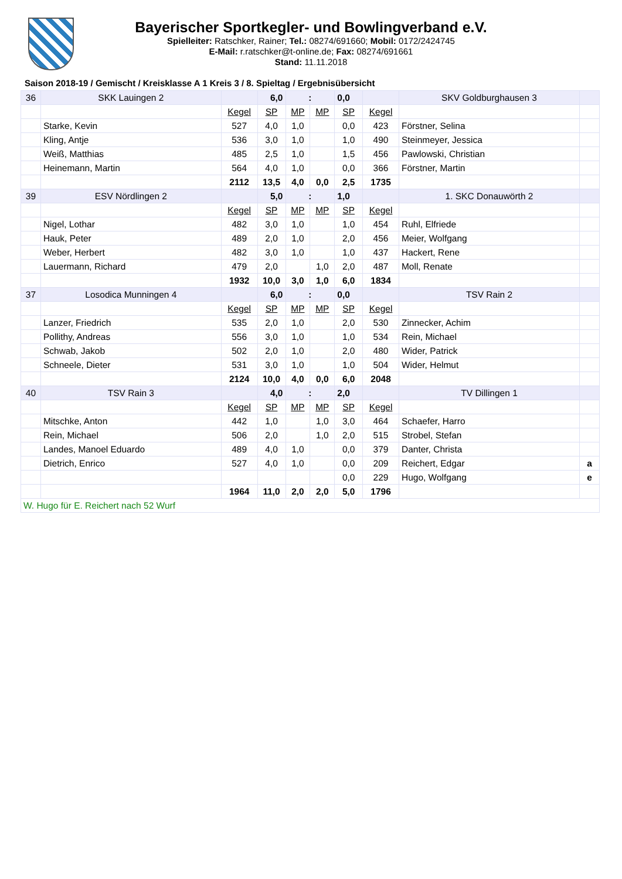Bayerischer Sportkegler- und Bowlingverband e.V.
Spielleiter: Ratschker, Rainer; Tel.: 08274/691660; Mobil: 0172/2424745
E-Mail: r.ratschker@t-online.de; Fax: 08274/691661
Stand: 11.11.2018
Saison 2018-19 / Gemischt / Kreisklasse A 1 Kreis 3 / 8. Spieltag / Ergebnisübersicht
| 36 | SKK Lauingen 2 | | 6,0 | : | | 0,0 | | SKV Goldburghausen 3 | |
| | | Kegel | SP | MP | MP | SP | Kegel | | |
| | Starke, Kevin | 527 | 4,0 | 1,0 | | 0,0 | 423 | Förstner, Selina | |
| | Kling, Antje | 536 | 3,0 | 1,0 | | 1,0 | 490 | Steinmeyer, Jessica | |
| | Weiß, Matthias | 485 | 2,5 | 1,0 | | 1,5 | 456 | Pawlowski, Christian | |
| | Heinemann, Martin | 564 | 4,0 | 1,0 | | 0,0 | 366 | Förstner, Martin | |
| | | 2112 | 13,5 | 4,0 | 0,0 | 2,5 | 1735 | | |
| 39 | ESV Nördlingen 2 | | 5,0 | : | | 1,0 | | 1. SKC Donauwörth 2 | |
| | | Kegel | SP | MP | MP | SP | Kegel | | |
| | Nigel, Lothar | 482 | 3,0 | 1,0 | | 1,0 | 454 | Ruhl, Elfriede | |
| | Hauk, Peter | 489 | 2,0 | 1,0 | | 2,0 | 456 | Meier, Wolfgang | |
| | Weber, Herbert | 482 | 3,0 | 1,0 | | 1,0 | 437 | Hackert, Rene | |
| | Lauermann, Richard | 479 | 2,0 | | 1,0 | 2,0 | 487 | Moll, Renate | |
| | | 1932 | 10,0 | 3,0 | 1,0 | 6,0 | 1834 | | |
| 37 | Losodica Munningen 4 | | 6,0 | : | | 0,0 | | TSV Rain 2 | |
| | | Kegel | SP | MP | MP | SP | Kegel | | |
| | Lanzer, Friedrich | 535 | 2,0 | 1,0 | | 2,0 | 530 | Zinnecker, Achim | |
| | Pollithy, Andreas | 556 | 3,0 | 1,0 | | 1,0 | 534 | Rein, Michael | |
| | Schwab, Jakob | 502 | 2,0 | 1,0 | | 2,0 | 480 | Wider, Patrick | |
| | Schneele, Dieter | 531 | 3,0 | 1,0 | | 1,0 | 504 | Wider, Helmut | |
| | | 2124 | 10,0 | 4,0 | 0,0 | 6,0 | 2048 | | |
| 40 | TSV Rain 3 | | 4,0 | : | | 2,0 | | TV Dillingen 1 | |
| | | Kegel | SP | MP | MP | SP | Kegel | | |
| | Mitschke, Anton | 442 | 1,0 | | 1,0 | 3,0 | 464 | Schaefer, Harro | |
| | Rein, Michael | 506 | 2,0 | | 1,0 | 2,0 | 515 | Strobel, Stefan | |
| | Landes, Manoel Eduardo | 489 | 4,0 | 1,0 | | 0,0 | 379 | Danter, Christa | |
| | Dietrich, Enrico | 527 | 4,0 | 1,0 | | 0,0 | 209 | Reichert, Edgar | a |
| | | | | | | 0,0 | 229 | Hugo, Wolfgang | e |
| | | 1964 | 11,0 | 2,0 | 2,0 | 5,0 | 1796 | | |
| W. Hugo für E. Reichert nach 52 Wurf | | | | | | | | | |